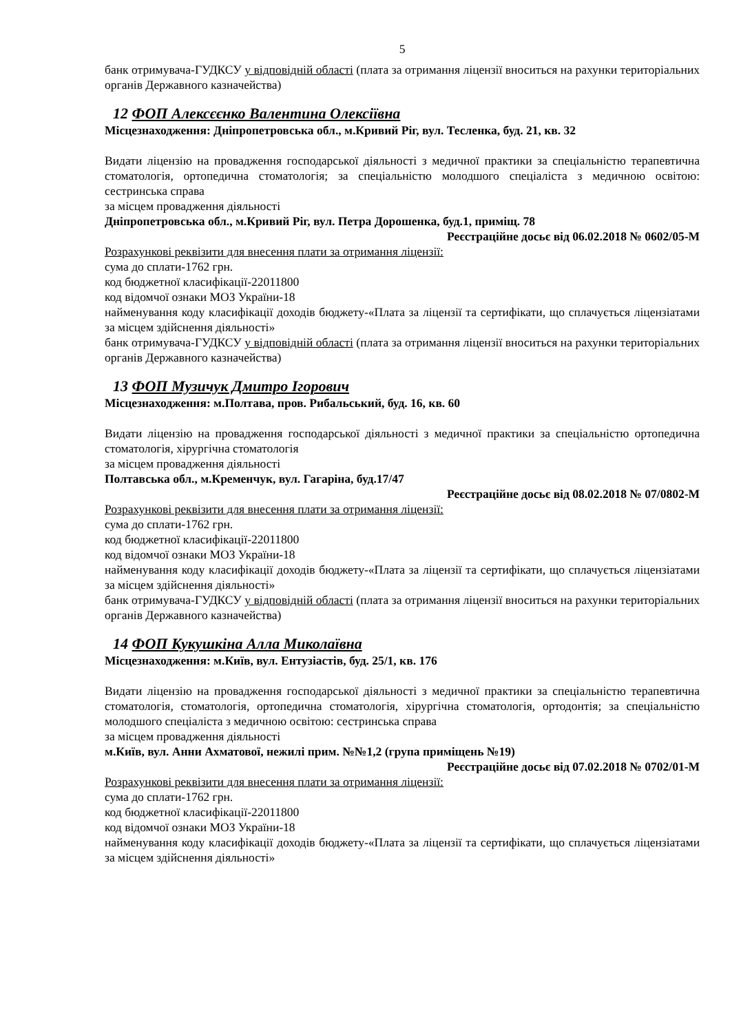5
банк отримувача-ГУДКСУ у відповідній області (плата за отримання ліцензії вноситься на рахунки територіальних органів Державного казначейства)
12 ФОП Алексєєнко Валентина Олексіївна
Місцезнаходження: Дніпропетровська обл., м.Кривий Ріг, вул. Тесленка, буд. 21, кв. 32
Видати ліцензію на провадження господарської діяльності з медичної практики за спеціальністю терапевтична стоматологія, ортопедична стоматологія; за спеціальністю молодшого спеціаліста з медичною освітою: сестринська справа
за місцем провадження діяльності
Дніпропетровська обл., м.Кривий Ріг, вул. Петра Дорошенка, буд.1, приміщ. 78
Реєстраційне досьє від 06.02.2018 № 0602/05-М
Розрахункові реквізити для внесення плати за отримання ліцензії:
сума до сплати-1762 грн.
код бюджетної класифікації-22011800
код відомчої ознаки МОЗ України-18
найменування коду класифікації доходів бюджету-«Плата за ліцензії та сертифікати, що сплачується ліцензіатами за місцем здійснення діяльності»
банк отримувача-ГУДКСУ у відповідній області (плата за отримання ліцензії вноситься на рахунки територіальних органів Державного казначейства)
13 ФОП Музичук Дмитро Ігорович
Місцезнаходження: м.Полтава, пров. Рибальський, буд. 16, кв. 60
Видати ліцензію на провадження господарської діяльності з медичної практики за спеціальністю ортопедична стоматологія, хірургічна стоматологія
за місцем провадження діяльності
Полтавська обл., м.Кременчук, вул. Гагаріна, буд.17/47
Реєстраційне досьє від 08.02.2018 № 07/0802-М
Розрахункові реквізити для внесення плати за отримання ліцензії:
сума до сплати-1762 грн.
код бюджетної класифікації-22011800
код відомчої ознаки МОЗ України-18
найменування коду класифікації доходів бюджету-«Плата за ліцензії та сертифікати, що сплачується ліцензіатами за місцем здійснення діяльності»
банк отримувача-ГУДКСУ у відповідній області (плата за отримання ліцензії вноситься на рахунки територіальних органів Державного казначейства)
14 ФОП Кукушкіна Алла Миколаївна
Місцезнаходження: м.Київ, вул. Ентузіастів, буд. 25/1, кв. 176
Видати ліцензію на провадження господарської діяльності з медичної практики за спеціальністю терапевтична стоматологія, стоматологія, ортопедична стоматологія, хірургічна стоматологія, ортодонтія; за спеціальністю молодшого спеціаліста з медичною освітою: сестринська справа
за місцем провадження діяльності
м.Київ, вул. Анни Ахматової, нежилі прим. №№1,2 (група приміщень №19)
Реєстраційне досьє від 07.02.2018 № 0702/01-М
Розрахункові реквізити для внесення плати за отримання ліцензії:
сума до сплати-1762 грн.
код бюджетної класифікації-22011800
код відомчої ознаки МОЗ України-18
найменування коду класифікації доходів бюджету-«Плата за ліцензії та сертифікати, що сплачується ліцензіатами за місцем здійснення діяльності»